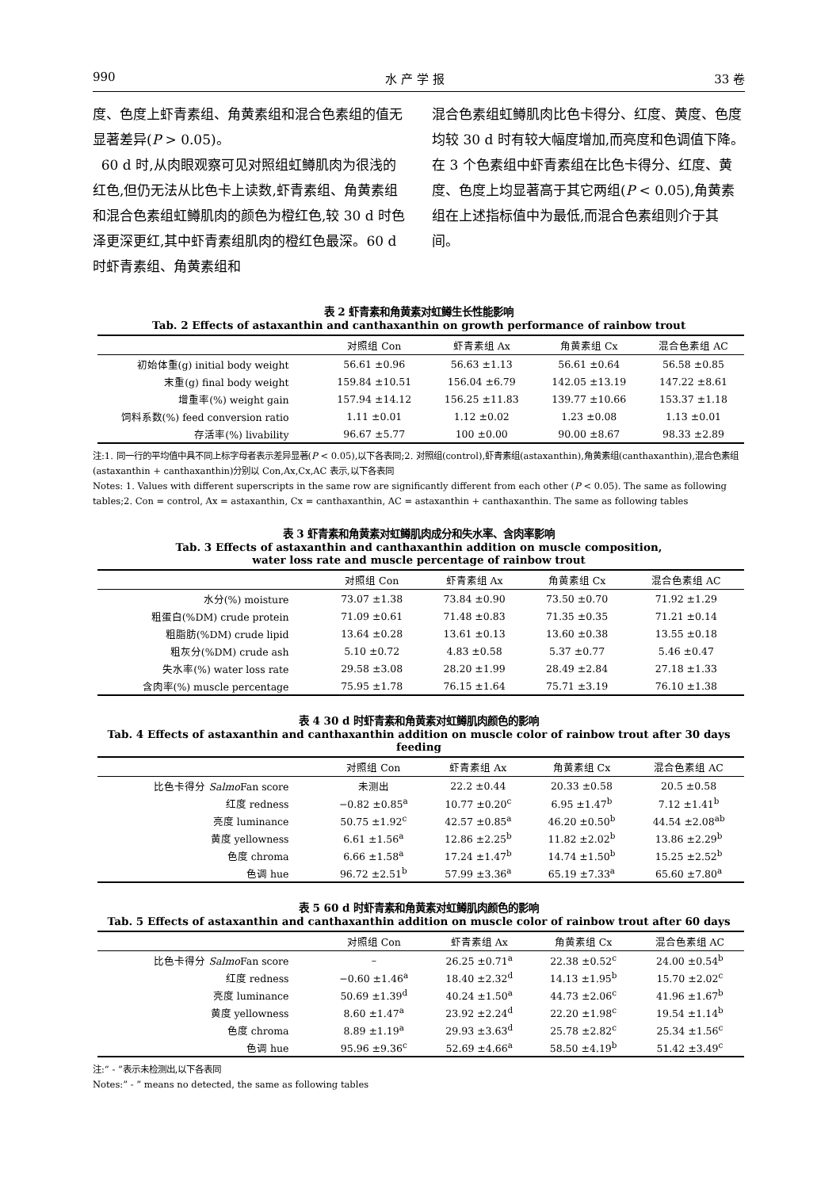990 水 产 学 报 33 卷
度、色度上虾青素组、角黄素组和混合色素组的值无显著差异(P > 0.05)。
60 d 时,从肉眼观察可见对照组虹鳟肌肉为很浅的红色,但仍无法从比色卡上读数,虾青素组、角黄素组和混合色素组虹鳟肌肉的颜色为橙红色,较 30 d 时色泽更深更红,其中虾青素组肌肉的橙红色最深。60 d 时虾青素组、角黄素组和
混合色素组虹鳟肌肉比色卡得分、红度、黄度、色度均较 30 d 时有较大幅度增加,而亮度和色调值下降。在 3 个色素组中虾青素组在比色卡得分、红度、黄度、色度上均显著高于其它两组(P < 0.05),角黄素组在上述指标值中为最低,而混合色素组则介于其间。
表 2 虾青素和角黄素对虹鳟生长性能影响
Tab. 2 Effects of astaxanthin and canthaxanthin on growth performance of rainbow trout
| | 对照组 Con | 虾青素组 Ax | 角黄素组 Cx | 混合色素组 AC |
| --- | --- | --- | --- | --- |
| 初始体重(g) initial body weight | 56.61 ±0.96 | 56.63 ±1.13 | 56.61 ±0.64 | 56.58 ±0.85 |
| 末重(g) final body weight | 159.84 ±10.51 | 156.04 ±6.79 | 142.05 ±13.19 | 147.22 ±8.61 |
| 增重率(%) weight gain | 157.94 ±14.12 | 156.25 ±11.83 | 139.77 ±10.66 | 153.37 ±1.18 |
| 饲料系数(%) feed conversion ratio | 1.11 ±0.01 | 1.12 ±0.02 | 1.23 ±0.08 | 1.13 ±0.01 |
| 存活率(%) livability | 96.67 ±5.77 | 100 ±0.00 | 90.00 ±8.67 | 98.33 ±2.89 |
注:1. 同一行的平均值中具不同上标字母者表示差异显著(P < 0.05),以下各表同;2. 对照组(control),虾青素组(astaxanthin),角黄素组(canthaxanthin),混合色素组(astaxanthin + canthaxanthin)分别以 Con,Ax,Cx,AC 表示,以下各表同
Notes: 1. Values with different superscripts in the same row are significantly different from each other (P < 0.05). The same as following tables;2. Con = control, Ax = astaxanthin, Cx = canthaxanthin, AC = astaxanthin + canthaxanthin. The same as following tables
表 3 虾青素和角黄素对虹鳟肌肉成分和失水率、含肉率影响
Tab. 3 Effects of astaxanthin and canthaxanthin addition on muscle composition,
water loss rate and muscle percentage of rainbow trout
| | 对照组 Con | 虾青素组 Ax | 角黄素组 Cx | 混合色素组 AC |
| --- | --- | --- | --- | --- |
| 水分(%) moisture | 73.07 ±1.38 | 73.84 ±0.90 | 73.50 ±0.70 | 71.92 ±1.29 |
| 粗蛋白(%DM) crude protein | 71.09 ±0.61 | 71.48 ±0.83 | 71.35 ±0.35 | 71.21 ±0.14 |
| 粗脂肪(%DM) crude lipid | 13.64 ±0.28 | 13.61 ±0.13 | 13.60 ±0.38 | 13.55 ±0.18 |
| 粗灰分(%DM) crude ash | 5.10 ±0.72 | 4.83 ±0.58 | 5.37 ±0.77 | 5.46 ±0.47 |
| 失水率(%) water loss rate | 29.58 ±3.08 | 28.20 ±1.99 | 28.49 ±2.84 | 27.18 ±1.33 |
| 含肉率(%) muscle percentage | 75.95 ±1.78 | 76.15 ±1.64 | 75.71 ±3.19 | 76.10 ±1.38 |
表 4 30 d 时虾青素和角黄素对虹鳟肌肉颜色的影响
Tab. 4 Effects of astaxanthin and canthaxanthin addition on muscle color of rainbow trout after 30 days feeding
| | 对照组 Con | 虾青素组 Ax | 角黄素组 Cx | 混合色素组 AC |
| --- | --- | --- | --- | --- |
| 比色卡得分 Salmo Fan score | 未测出 | 22.2 ±0.44 | 20.33 ±0.58 | 20.5 ±0.58 |
| 红度 redness | −0.82 ±0.85<sup>a</sup> | 10.77 ±0.20<sup>c</sup> | 6.95 ±1.47<sup>b</sup> | 7.12 ±1.41<sup>b</sup> |
| 亮度 luminance | 50.75 ±1.92<sup>c</sup> | 42.57 ±0.85<sup>a</sup> | 46.20 ±0.50<sup>b</sup> | 44.54 ±2.08<sup>ab</sup> |
| 黄度 yellowness | 6.61 ±1.56<sup>a</sup> | 12.86 ±2.25<sup>b</sup> | 11.82 ±2.02<sup>b</sup> | 13.86 ±2.29<sup>b</sup> |
| 色度 chroma | 6.66 ±1.58<sup>a</sup> | 17.24 ±1.47<sup>b</sup> | 14.74 ±1.50<sup>b</sup> | 15.25 ±2.52<sup>b</sup> |
| 色调 hue | 96.72 ±2.51<sup>b</sup> | 57.99 ±3.36<sup>a</sup> | 65.19 ±7.33<sup>a</sup> | 65.60 ±7.80<sup>a</sup> |
表 5 60 d 时虾青素和角黄素对虹鳟肌肉颜色的影响
Tab. 5 Effects of astaxanthin and canthaxanthin addition on muscle color of rainbow trout after 60 days
| | 对照组 Con | 虾青素组 Ax | 角黄素组 Cx | 混合色素组 AC |
| --- | --- | --- | --- | --- |
| 比色卡得分 Salmo Fan score | – | 26.25 ±0.71<sup>a</sup> | 22.38 ±0.52<sup>c</sup> | 24.00 ±0.54<sup>b</sup> |
| 红度 redness | −0.60 ±1.46<sup>a</sup> | 18.40 ±2.32<sup>d</sup> | 14.13 ±1.95<sup>b</sup> | 15.70 ±2.02<sup>c</sup> |
| 亮度 luminance | 50.69 ±1.39<sup>d</sup> | 40.24 ±1.50<sup>a</sup> | 44.73 ±2.06<sup>c</sup> | 41.96 ±1.67<sup>b</sup> |
| 黄度 yellowness | 8.60 ±1.47<sup>a</sup> | 23.92 ±2.24<sup>d</sup> | 22.20 ±1.98<sup>c</sup> | 19.54 ±1.14<sup>b</sup> |
| 色度 chroma | 8.89 ±1.19<sup>a</sup> | 29.93 ±3.63<sup>d</sup> | 25.78 ±2.82<sup>c</sup> | 25.34 ±1.56<sup>c</sup> |
| 色调 hue | 95.96 ±9.36<sup>c</sup> | 52.69 ±4.66<sup>a</sup> | 58.50 ±4.19<sup>b</sup> | 51.42 ±3.49<sup>c</sup> |
注:“ - ”表示未检测出,以下各表同
Notes:” - ” means no detected, the same as following tables